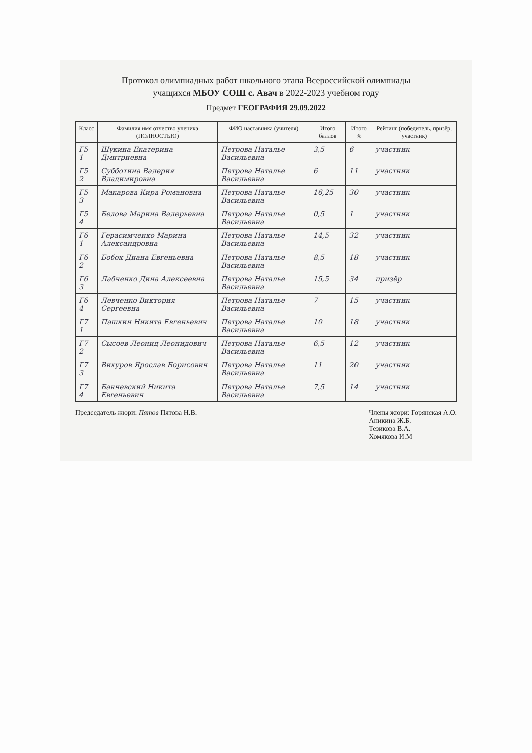Протокол олимпиадных работ школьного этапа Всероссийской олимпиады
учащихся МБОУ СОШ с. Авач в 2022-2023 учебном году
Предмет ГЕОГРАФИЯ 29.09.2022
| Класс | Фамилия имя отчество ученика (ПОЛНОСТЬЮ) | ФИО наставника (учителя) | Итого баллов | Итого % | Рейтинг (победитель, призёр, участник) |
| --- | --- | --- | --- | --- | --- |
| Г5 1 | Щукина Екатерина Дмитриевна | Петрова Наталье Васильевна | 3,5 | 6 | участник |
| Г5 2 | Субботина Валерия Владимировна | Петрова Наталье Васильевна | 6 | 11 | участник |
| Г5 3 | Макарова Кира Романовна | Петрова Наталье Васильевна | 16,25 | 30 | участник |
| Г5 4 | Белова Марина Валерьевна | Петрова Наталье Васильевна | 0,5 | 1 | участник |
| Г6 1 | Герасимченко Марина Александровна | Петрова Наталье Васильевна | 14,5 | 32 | участник |
| Г6 2 | Бобок Диана Евгеньевна | Петрова Наталье Васильевна | 8,5 | 18 | участник |
| Г6 3 | Лабченко Дина Алексеевна | Петрова Наталье Васильевна | 15,5 | 34 | призёр |
| Г6 4 | Левченко Виктория Сергеевна | Петрова Наталье Васильевна | 7 | 15 | участник |
| Г7 1 | Пашкин Никита Евгеньевич | Петрова Наталье Васильевна | 10 | 18 | участник |
| Г7 2 | Сысоев Леонид Леонидович | Петрова Наталье Васильевна | 6,5 | 12 | участник |
| Г7 3 | Викуров Ярослав Борисович | Петрова Наталье Васильевна | 11 | 20 | участник |
| Г7 4 | Банчевский Никита Евгеньевич | Петрова Наталье Васильевна | 7,5 | 14 | участник |
Председатель жюри: Пятов Пятова Н.В.
Члены жюри: Горянская А.О.
Аникина Ж.Б.
Тезикова В.А.
Хомякова И.М